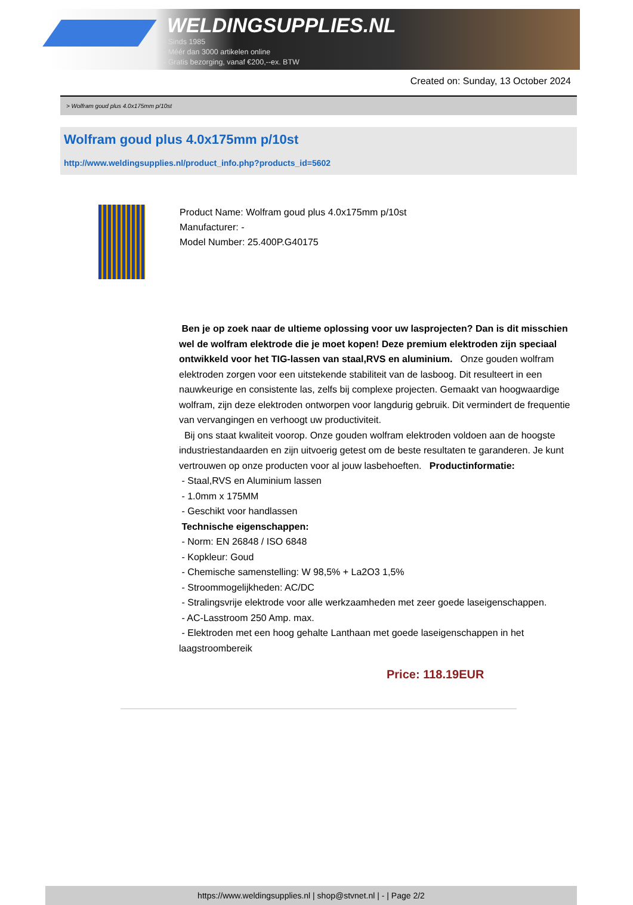WELDINGSUPPLIES.NL
- Sinds 1985
- Méér dan 3000 artikelen online
- Gratis bezorging, vanaf €200,--ex. BTW
Created on: Sunday, 13 October 2024
> Wolfram goud plus 4.0x175mm p/10st
Wolfram goud plus 4.0x175mm p/10st
http://www.weldingsupplies.nl/product_info.php?products_id=5602
Product Name: Wolfram goud plus 4.0x175mm p/10st
Manufacturer: -
Model Number: 25.400P.G40175
Ben je op zoek naar de ultieme oplossing voor uw lasprojecten? Dan is dit misschien wel de wolfram elektrode die je moet kopen! Deze premium elektroden zijn speciaal ontwikkeld voor het TIG-lassen van staal,RVS en aluminium. Onze gouden wolfram elektroden zorgen voor een uitstekende stabiliteit van de lasboog. Dit resulteert in een nauwkeurige en consistente las, zelfs bij complexe projecten. Gemaakt van hoogwaardige wolfram, zijn deze elektroden ontworpen voor langdurig gebruik. Dit vermindert de frequentie van vervangingen en verhoogt uw productiviteit.
Bij ons staat kwaliteit voorop. Onze gouden wolfram elektroden voldoen aan de hoogste industriestandaarden en zijn uitvoerig getest om de beste resultaten te garanderen. Je kunt vertrouwen op onze producten voor al jouw lasbehoeften. Productinformatie:
- Staal,RVS en Aluminium lassen
- 1.0mm x 175MM
- Geschikt voor handlassen
Technische eigenschappen:
- Norm: EN 26848 / ISO 6848
- Kopkleur: Goud
- Chemische samenstelling: W 98,5% + La2O3 1,5%
- Stroommogelijkheden: AC/DC
- Stralingsvrije elektrode voor alle werkzaamheden met zeer goede laseigenschappen.
- AC-Lasstroom 250 Amp. max.
- Elektroden met een hoog gehalte Lanthaan met goede laseigenschappen in het laagstroombereik
Price: 118.19EUR
https://www.weldingsupplies.nl | shop@stvnet.nl | - | Page 2/2